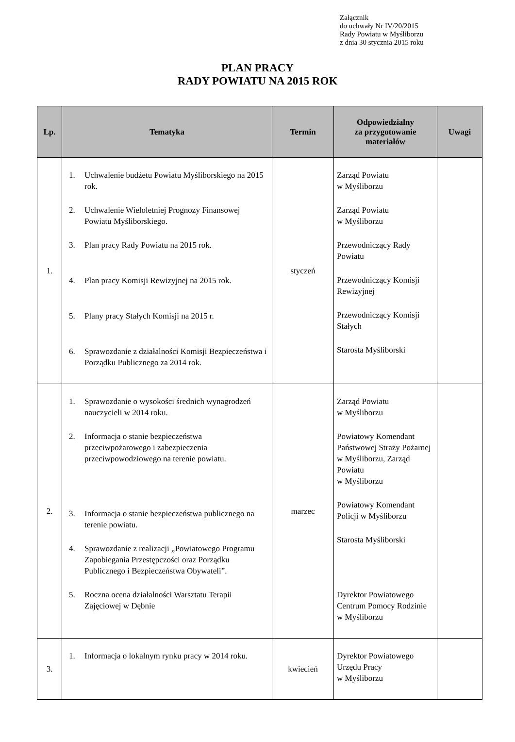Załącznik
do uchwały Nr IV/20/2015
Rady Powiatu w Myśliborzu
z dnia 30 stycznia 2015 roku
PLAN PRACY
RADY POWIATU NA 2015 ROK
| Lp. | Tematyka | Termin | Odpowiedzialny za przygotowanie materiałów | Uwagi |
| --- | --- | --- | --- | --- |
| 1. | 1. Uchwalenie budżetu Powiatu Myśliborskiego na 2015 rok. 2. Uchwalenie Wieloletniej Prognozy Finansowej Powiatu Myśliborskiego. 3. Plan pracy Rady Powiatu na 2015 rok. 4. Plan pracy Komisji Rewizyjnej na 2015 rok. 5. Plany pracy Stałych Komisji na 2015 r. 6. Sprawozdanie z działalności Komisji Bezpieczeństwa i Porządku Publicznego za 2014 rok. | styczeń | Zarząd Powiatu w Myśliborzu Zarząd Powiatu w Myśliborzu Przewodniczący Rady Powiatu Przewodniczący Komisji Rewizyjnej Przewodniczący Komisji Stałych Starosta Myśliborski | |
| 2. | 1. Sprawozdanie o wysokości średnich wynagrodzeń nauczycieli w 2014 roku. 2. Informacja o stanie bezpieczeństwa przeciwpożarowego i zabezpieczenia przeciwpowodziowego na terenie powiatu. 3. Informacja o stanie bezpieczeństwa publicznego na terenie powiatu. 4. Sprawozdanie z realizacji „Powiatowego Programu Zapobiegania Przestępczości oraz Porządku Publicznego i Bezpieczeństwa Obywateli”. 5. Roczna ocena działalności Warsztatu Terapii Zajęciowej w Dębnie | marzec | Zarząd Powiatu w Myśliborzu Powiatowy Komendant Państwowej Straży Pożarnej w Myśliborzu, Zarząd Powiatu w Myśliborzu Powiatowy Komendant Policji w Myśliborzu Starosta Myśliborski Dyrektor Powiatowego Centrum Pomocy Rodzinie w Myśliborzu | |
| 3. | 1. Informacja o lokalnym rynku pracy w 2014 roku. | kwiecień | Dyrektor Powiatowego Urzędu Pracy w Myśliborzu | |